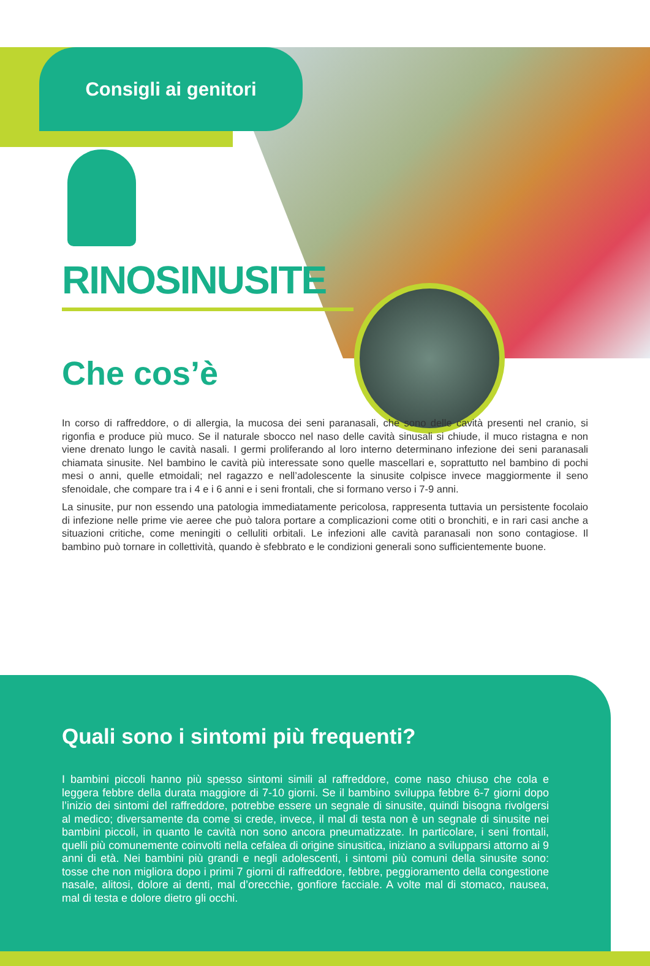Consigli ai genitori
RINOSINUSITE
Che cos’è
In corso di raffreddore, o di allergia, la mucosa dei seni paranasali, che sono delle cavità presenti nel cranio, si rigonfia e produce più muco. Se il naturale sbocco nel naso delle cavità sinusali si chiude, il muco ristagna e non viene drenato lungo le cavità nasali. I germi proliferando al loro interno determinano infezione dei seni paranasali chiamata sinusite. Nel bambino le cavità più interessate sono quelle mascellari e, soprattutto nel bambino di pochi mesi o anni, quelle etmoidali; nel ragazzo e nell’adolescente la sinusite colpisce invece maggiormente il seno sfenoidale, che compare tra i 4 e i 6 anni e i seni frontali, che si formano verso i 7-9 anni.
La sinusite, pur non essendo una patologia immediatamente pericolosa, rappresenta tuttavia un persistente focolaio di infezione nelle prime vie aeree che può talora portare a complicazioni come otiti o bronchiti, e in rari casi anche a situazioni critiche, come meningiti o celluliti orbitali. Le infezioni alle cavità paranasali non sono contagiose. Il bambino può tornare in collettività, quando è sfebbrato e le condizioni generali sono sufficientemente buone.
Quali sono i sintomi più frequenti?
I bambini piccoli hanno più spesso sintomi simili al raffreddore, come naso chiuso che cola e leggera febbre della durata maggiore di 7-10 giorni. Se il bambino sviluppa febbre 6-7 giorni dopo l’inizio dei sintomi del raffreddore, potrebbe essere un segnale di sinusite, quindi bisogna rivolgersi al medico; diversamente da come si crede, invece, il mal di testa non è un segnale di sinusite nei bambini piccoli, in quanto le cavità non sono ancora pneumatizzate. In particolare, i seni frontali, quelli più comunemente coinvolti nella cefalea di origine sinusitica, iniziano a svilupparsi attorno ai 9 anni di età. Nei bambini più grandi e negli adolescenti, i sintomi più comuni della sinusite sono: tosse che non migliora dopo i primi 7 giorni di raffreddore, febbre, peggioramento della congestione nasale, alitosi, dolore ai denti, mal d’orecchie, gonfiore facciale. A volte mal di stomaco, nausea, mal di testa e dolore dietro gli occhi.